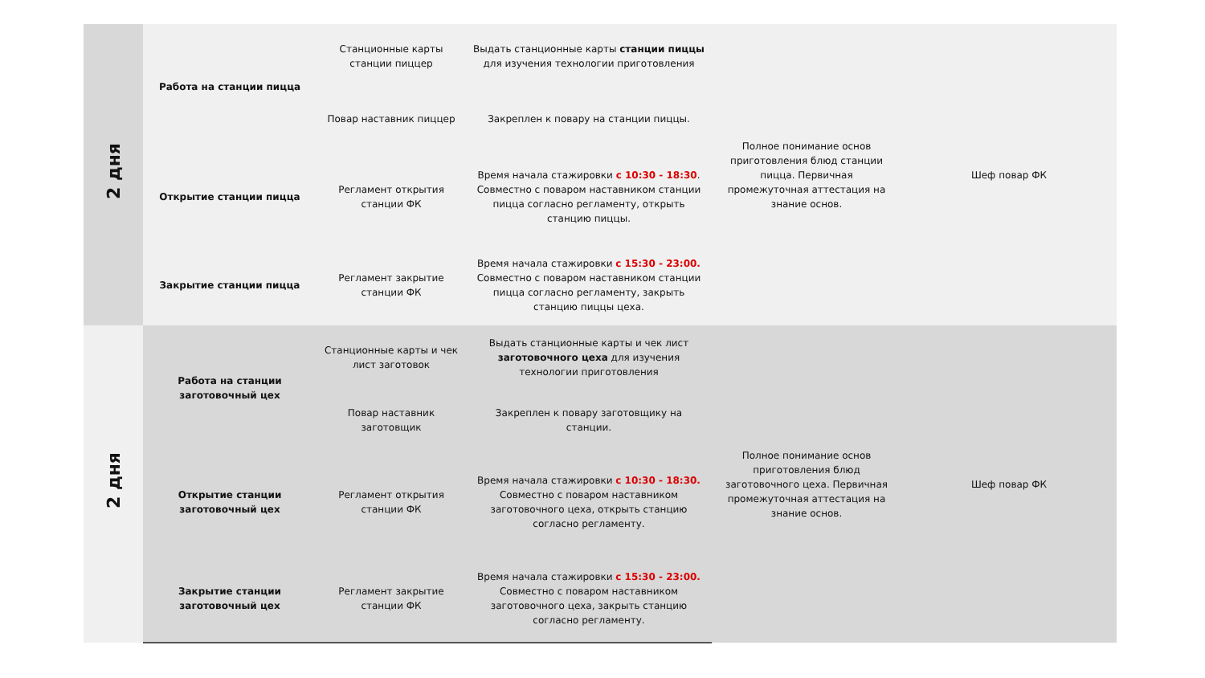| 2 дня | Работа на станции пицца | Станционные карты станции пиццер | Выдать станционные карты станции пиццы для изучения технологии приготовления | Полное понимание основ приготовления блюд станции пицца. Первичная промежуточная аттестация на знание основ. | Шеф повар ФК |
| | | Повар наставник пиццер | Закреплен к повару на станции пиццы. | | |
| | Открытие станции пицца | Регламент открытия станции ФК | Время начала стажировки с 10:30 - 18:30 . Совместно с поваром наставником станции пицца согласно регламенту, открыть станцию пиццы. | | |
| | Закрытие станции пицца | Регламент закрытие станции ФК | Время начала стажировки с 15:30 - 23:00. Совместно с поваром наставником станции пицца согласно регламенту, закрыть станцию пиццы цеха. | | |
| 2 дня | Работа на станции заготовочный цех | Станционные карты и чек лист заготовок | Выдать станционные карты и чек лист заготовочного цеха для изучения технологии приготовления | Полное понимание основ приготовления блюд заготовочного цеха. Первичная промежуточная аттестация на знание основ. | Шеф повар ФК |
| | | Повар наставник заготовщик | Закреплен к повару заготовщику на станции. | | |
| | Открытие станции заготовочный цех | Регламент открытия станции ФК | Время начала стажировки с 10:30 - 18:30. Совместно с поваром наставником заготовочного цеха, открыть станцию согласно регламенту. | | |
| | Закрытие станции заготовочный цех | Регламент закрытие станции ФК | Время начала стажировки с 15:30 - 23:00. Совместно с поваром наставником заготовочного цеха, закрыть станцию согласно регламенту. | | |